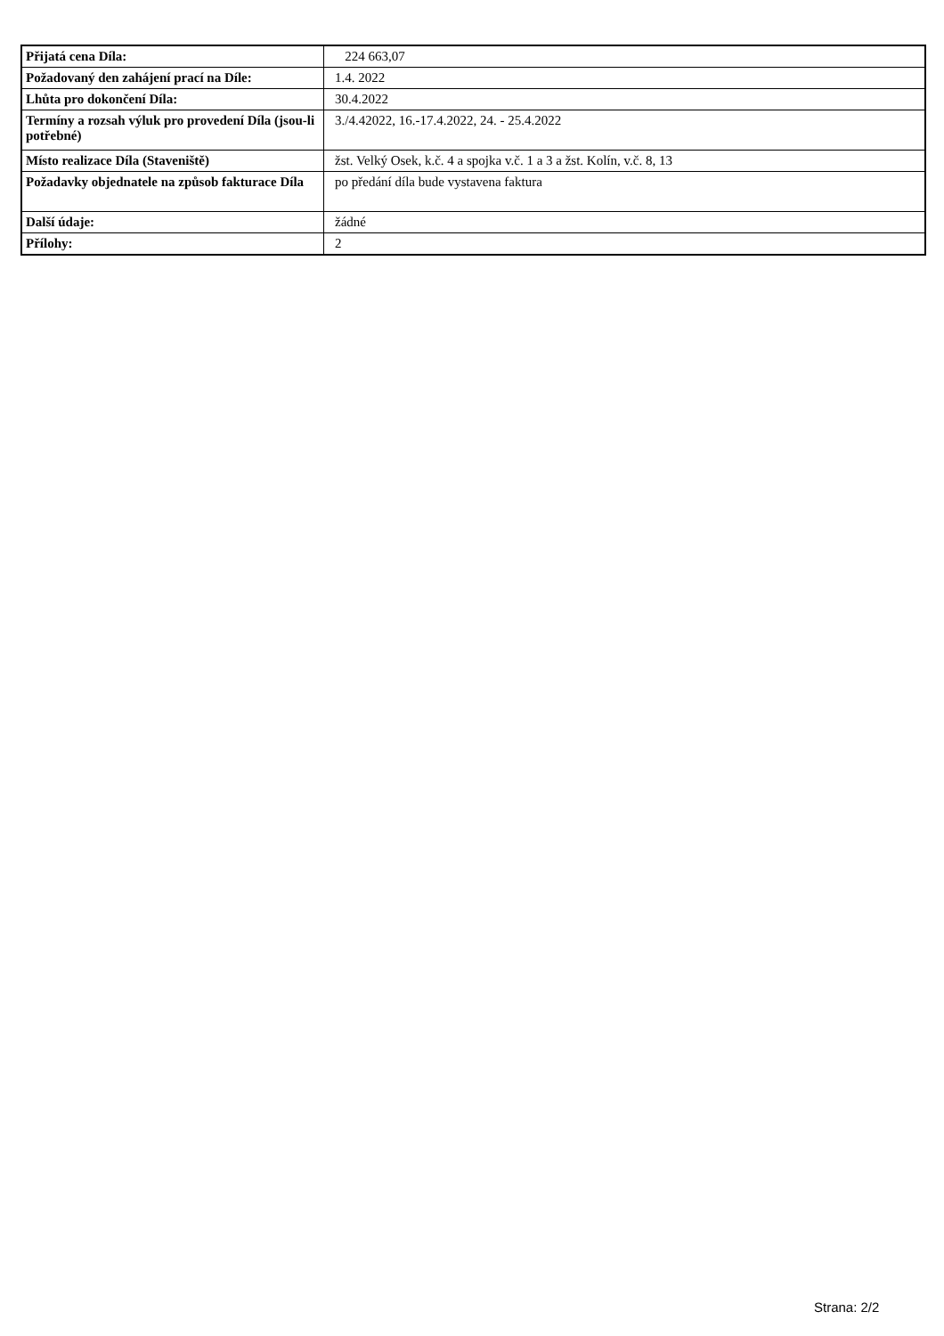| Přijatá cena Díla: | 224 663,07 |
| Požadovaný den zahájení prací na Díle: | 1.4. 2022 |
| Lhůta pro dokončení Díla: | 30.4.2022 |
| Termíny a rozsah výluk pro provedení Díla (jsou-li potřebné) | 3./4.42022, 16.-17.4.2022, 24. - 25.4.2022 |
| Místo realizace Díla (Staveniště) | žst. Velký Osek, k.č. 4 a spojka v.č. 1 a 3 a žst. Kolín, v.č. 8, 13 |
| Požadavky objednatele na způsob fakturace Díla | po předání díla bude vystavena faktura |
| Další údaje: | žádné |
| Přílohy: | 2 |
Strana: 2/2